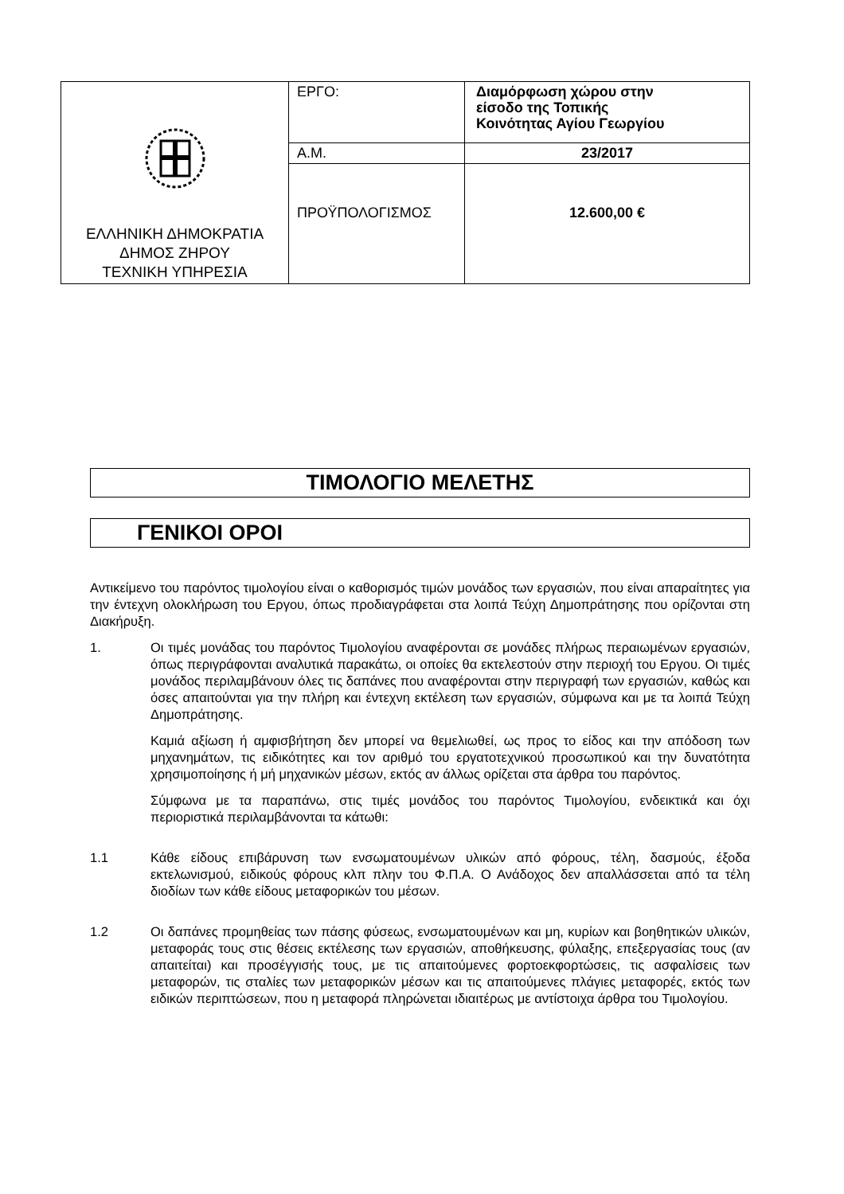| ΕΛΛΗΝΙΚΗ ΔΗΜΟΚΡΑΤΙΑ ΔΗΜΟΣ ΖΗΡΟΥ ΤΕΧΝΙΚΗ ΥΠΗΡΕΣΙΑ | ΕΡΓΟ: | Διαμόρφωση χώρου στην είσοδο της Τοπικής Κοινότητας Αγίου Γεωργίου |
| | Α.Μ. | 23/2017 |
| | ΠΡΟΫΠΟΛΟΓΙΣΜΟΣ | 12.600,00 € |
ΤΙΜΟΛΟΓΙΟ ΜΕΛΕΤΗΣ
ΓΕΝΙΚΟΙ ΟΡΟΙ
Αντικείμενο του παρόντος τιμολογίου είναι ο καθορισμός τιμών μονάδος των εργασιών, που είναι απαραίτητες για την έντεχνη ολοκλήρωση του Εργου, όπως προδιαγράφεται στα λοιπά Τεύχη Δημοπράτησης που ορίζονται στη Διακήρυξη.
1. Οι τιμές μονάδας του παρόντος Τιμολογίου αναφέρονται σε μονάδες πλήρως περαιωμένων εργασιών, όπως περιγράφονται αναλυτικά παρακάτω, οι οποίες θα εκτελεστούν στην περιοχή του Εργου. Οι τιμές μονάδος περιλαμβάνουν όλες τις δαπάνες που αναφέρονται στην περιγραφή των εργασιών, καθώς και όσες απαιτούνται για την πλήρη και έντεχνη εκτέλεση των εργασιών, σύμφωνα και με τα λοιπά Τεύχη Δημοπράτησης.
Καμιά αξίωση ή αμφισβήτηση δεν μπορεί να θεμελιωθεί, ως προς το είδος και την απόδοση των μηχανημάτων, τις ειδικότητες και τον αριθμό του εργατοτεχνικού προσωπικού και την δυνατότητα χρησιμοποίησης ή μή μηχανικών μέσων, εκτός αν άλλως ορίζεται στα άρθρα του παρόντος.
Σύμφωνα με τα παραπάνω, στις τιμές μονάδος του παρόντος Τιμολογίου, ενδεικτικά και όχι περιοριστικά περιλαμβάνονται τα κάτωθι:
1.1 Κάθε είδους επιβάρυνση των ενσωματουμένων υλικών από φόρους, τέλη, δασμούς, έξοδα εκτελωνισμού, ειδικούς φόρους κλπ πλην του Φ.Π.Α. Ο Ανάδοχος δεν απαλλάσσεται από τα τέλη διοδίων των κάθε είδους μεταφορικών του μέσων.
1.2 Οι δαπάνες προμηθείας των πάσης φύσεως, ενσωματουμένων και μη, κυρίων και βοηθητικών υλικών, μεταφοράς τους στις θέσεις εκτέλεσης των εργασιών, αποθήκευσης, φύλαξης, επεξεργασίας τους (αν απαιτείται) και προσέγγισής τους, με τις απαιτούμενες φορτοεκφορτώσεις, τις ασφαλίσεις των μεταφορών, τις σταλίες των μεταφορικών μέσων και τις απαιτούμενες πλάγιες μεταφορές, εκτός των ειδικών περιπτώσεων, που η μεταφορά πληρώνεται ιδιαιτέρως με αντίστοιχα άρθρα του Τιμολογίου.